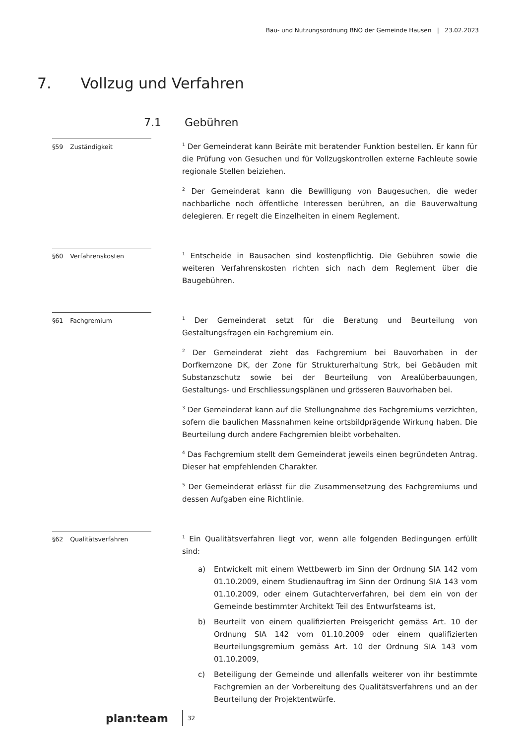Bau- und Nutzungsordnung BNO der Gemeinde Hausen | 23.02.2023
7. Vollzug und Verfahren
7.1 Gebühren
§59 Zuständigkeit
<sup>1</sup> Der Gemeinderat kann Beiräte mit beratender Funktion bestellen. Er kann für die Prüfung von Gesuchen und für Vollzugskontrollen externe Fachleute sowie regionale Stellen beiziehen.
<sup>2</sup> Der Gemeinderat kann die Bewilligung von Baugesuchen, die weder nachbarliche noch öffentliche Interessen berühren, an die Bauverwaltung delegieren. Er regelt die Einzelheiten in einem Reglement.
§60 Verfahrenskosten
<sup>1</sup> Entscheide in Bausachen sind kostenpflichtig. Die Gebühren sowie die weiteren Verfahrenskosten richten sich nach dem Reglement über die Baugebühren.
§61 Fachgremium
<sup>1</sup> Der Gemeinderat setzt für die Beratung und Beurteilung von Gestaltungsfragen ein Fachgremium ein.
<sup>2</sup> Der Gemeinderat zieht das Fachgremium bei Bauvorhaben in der Dorfkernzone DK, der Zone für Strukturerhaltung Strk, bei Gebäuden mit Substanzschutz sowie bei der Beurteilung von Arealüberbauungen, Gestaltungs- und Erschliessungsplänen und grösseren Bauvorhaben bei.
<sup>3</sup> Der Gemeinderat kann auf die Stellungnahme des Fachgremiums verzichten, sofern die baulichen Massnahmen keine ortsbildprägende Wirkung haben. Die Beurteilung durch andere Fachgremien bleibt vorbehalten.
<sup>4</sup> Das Fachgremium stellt dem Gemeinderat jeweils einen begründeten Antrag. Dieser hat empfehlenden Charakter.
<sup>5</sup> Der Gemeinderat erlässt für die Zusammensetzung des Fachgremiums und dessen Aufgaben eine Richtlinie.
§62 Qualitätsverfahren
<sup>1</sup> Ein Qualitätsverfahren liegt vor, wenn alle folgenden Bedingungen erfüllt sind:
a) Entwickelt mit einem Wettbewerb im Sinn der Ordnung SIA 142 vom 01.10.2009, einem Studienauftrag im Sinn der Ordnung SIA 143 vom 01.10.2009, oder einem Gutachterverfahren, bei dem ein von der Gemeinde bestimmter Architekt Teil des Entwurfsteams ist,
b) Beurteilt von einem qualifizierten Preisgericht gemäss Art. 10 der Ordnung SIA 142 vom 01.10.2009 oder einem qualifizierten Beurteilungsgremium gemäss Art. 10 der Ordnung SIA 143 vom 01.10.2009,
c) Beteiligung der Gemeinde und allenfalls weiterer von ihr bestimmte Fachgremien an der Vorbereitung des Qualitätsverfahrens und an der Beurteilung der Projektentwürfe.
plan:team
32